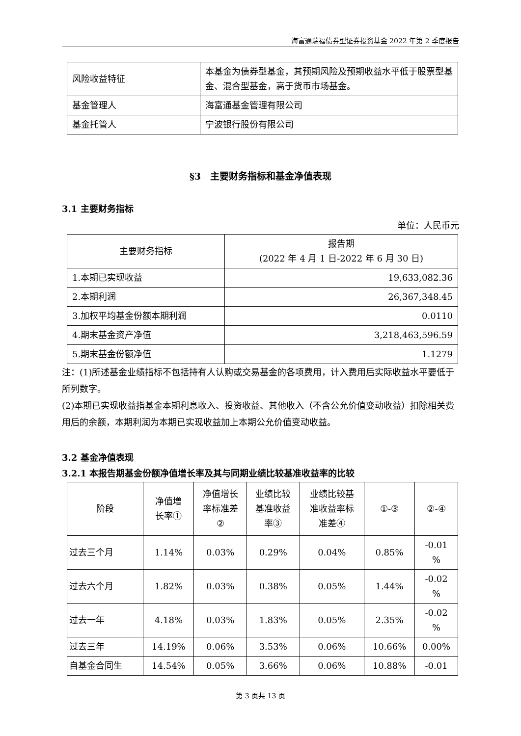海富通瑞福债券型证券投资基金 2022 年第 2 季度报告
| 风险收益特征 | 本基金为债券型基金，其预期风险及预期收益水平低于股票型基金、混合型基金，高于货币市场基金。 |
| 基金管理人 | 海富通基金管理有限公司 |
| 基金托管人 | 宁波银行股份有限公司 |
§3　主要财务指标和基金净值表现
3.1 主要财务指标
单位：人民币元
| 主要财务指标 | 报告期 (2022 年 4 月 1 日-2022 年 6 月 30 日) |
| --- | --- |
| 1.本期已实现收益 | 19,633,082.36 |
| 2.本期利润 | 26,367,348.45 |
| 3.加权平均基金份额本期利润 | 0.0110 |
| 4.期末基金资产净值 | 3,218,463,596.59 |
| 5.期末基金份额净值 | 1.1279 |
注：(1)所述基金业绩指标不包括持有人认购或交易基金的各项费用，计入费用后实际收益水平要低于所列数字。
(2)本期已实现收益指基金本期利息收入、投资收益、其他收入（不含公允价值变动收益）扣除相关费用后的余额，本期利润为本期已实现收益加上本期公允价值变动收益。
3.2 基金净值表现
3.2.1 本报告期基金份额净值增长率及其与同期业绩比较基准收益率的比较
| 阶段 | 净值增 长率① | 净值增长 率标准差 ② | 业绩比较 基准收益 率③ | 业绩比较基 准收益率标 准差④ | ①-③ | ②-④ |
| --- | --- | --- | --- | --- | --- | --- |
| 过去三个月 | 1.14% | 0.03% | 0.29% | 0.04% | 0.85% | -0.01 % |
| 过去六个月 | 1.82% | 0.03% | 0.38% | 0.05% | 1.44% | -0.02 % |
| 过去一年 | 4.18% | 0.03% | 1.83% | 0.05% | 2.35% | -0.02 % |
| 过去三年 | 14.19% | 0.06% | 3.53% | 0.06% | 10.66% | 0.00% |
| 自基金合同生 | 14.54% | 0.05% | 3.66% | 0.06% | 10.88% | -0.01 |
第 3 页共 13 页